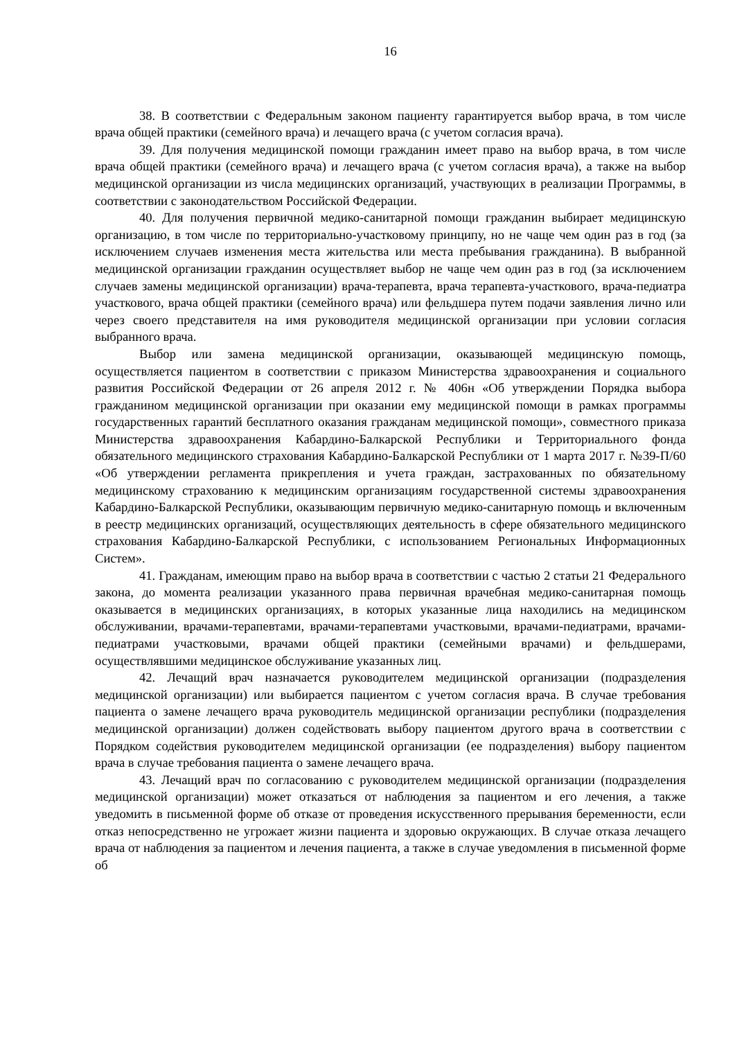16
38. В соответствии с Федеральным законом пациенту гарантируется выбор врача, в том числе врача общей практики (семейного врача) и лечащего врача (с учетом согласия врача).
39. Для получения медицинской помощи гражданин имеет право на выбор врача, в том числе врача общей практики (семейного врача) и лечащего врача (с учетом согласия врача), а также на выбор медицинской организации из числа медицинских организаций, участвующих в реализации Программы, в соответствии с законодательством Российской Федерации.
40. Для получения первичной медико-санитарной помощи гражданин выбирает медицинскую организацию, в том числе по территориально-участковому принципу, но не чаще чем один раз в год (за исключением случаев изменения места жительства или места пребывания гражданина). В выбранной медицинской организации гражданин осуществляет выбор не чаще чем один раз в год (за исключением случаев замены медицинской организации) врача-терапевта, врача терапевта-участкового, врача-педиатра участкового, врача общей практики (семейного врача) или фельдшера путем подачи заявления лично или через своего представителя на имя руководителя медицинской организации при условии согласия выбранного врача.
Выбор или замена медицинской организации, оказывающей медицинскую помощь, осуществляется пациентом в соответствии с приказом Министерства здравоохранения и социального развития Российской Федерации от 26 апреля 2012 г. № 406н «Об утверждении Порядка выбора гражданином медицинской организации при оказании ему медицинской помощи в рамках программы государственных гарантий бесплатного оказания гражданам медицинской помощи», совместного приказа Министерства здравоохранения Кабардино-Балкарской Республики и Территориального фонда обязательного медицинского страхования Кабардино-Балкарской Республики от 1 марта 2017 г. №39-П/60 «Об утверждении регламента прикрепления и учета граждан, застрахованных по обязательному медицинскому страхованию к медицинским организациям государственной системы здравоохранения Кабардино-Балкарской Республики, оказывающим первичную медико-санитарную помощь и включенным в реестр медицинских организаций, осуществляющих деятельность в сфере обязательного медицинского страхования Кабардино-Балкарской Республики, с использованием Региональных Информационных Систем».
41. Гражданам, имеющим право на выбор врача в соответствии с частью 2 статьи 21 Федерального закона, до момента реализации указанного права первичная врачебная медико-санитарная помощь оказывается в медицинских организациях, в которых указанные лица находились на медицинском обслуживании, врачами-терапевтами, врачами-терапевтами участковыми, врачами-педиатрами, врачами-педиатрами участковыми, врачами общей практики (семейными врачами) и фельдшерами, осуществлявшими медицинское обслуживание указанных лиц.
42. Лечащий врач назначается руководителем медицинской организации (подразделения медицинской организации) или выбирается пациентом с учетом согласия врача. В случае требования пациента о замене лечащего врача руководитель медицинской организации республики (подразделения медицинской организации) должен содействовать выбору пациентом другого врача в соответствии с Порядком содействия руководителем медицинской организации (ее подразделения) выбору пациентом врача в случае требования пациента о замене лечащего врача.
43. Лечащий врач по согласованию с руководителем медицинской организации (подразделения медицинской организации) может отказаться от наблюдения за пациентом и его лечения, а также уведомить в письменной форме об отказе от проведения искусственного прерывания беременности, если отказ непосредственно не угрожает жизни пациента и здоровью окружающих. В случае отказа лечащего врача от наблюдения за пациентом и лечения пациента, а также в случае уведомления в письменной форме об